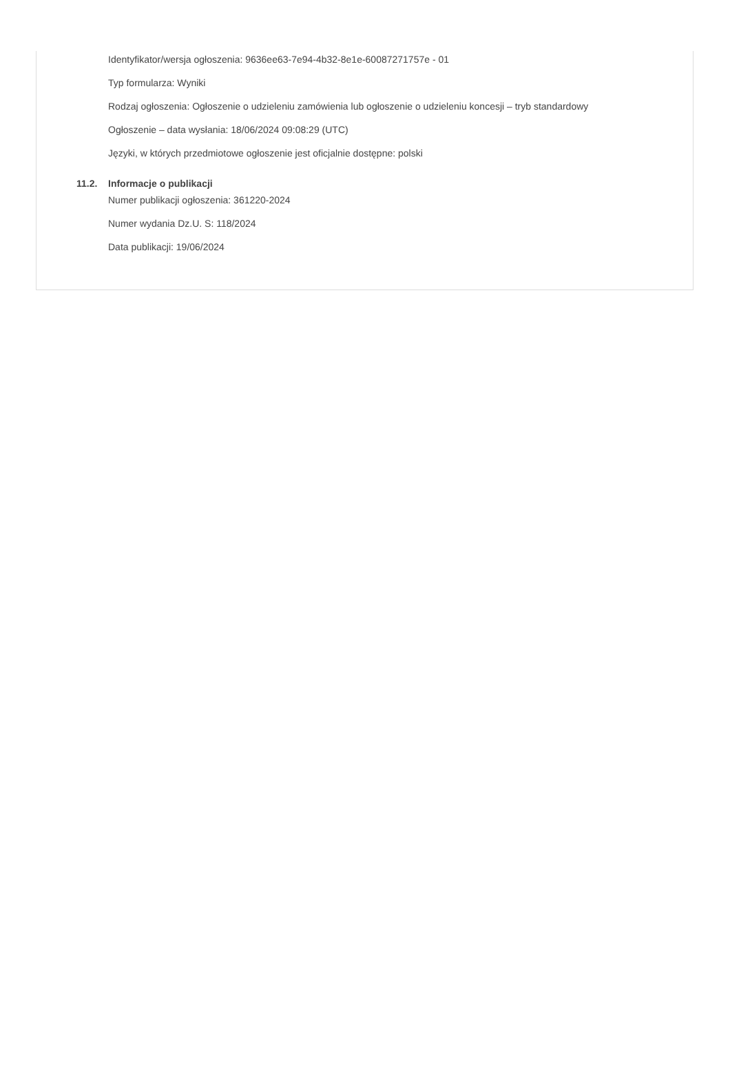Identyfikator/wersja ogłoszenia: 9636ee63-7e94-4b32-8e1e-60087271757e - 01
Typ formularza: Wyniki
Rodzaj ogłoszenia: Ogłoszenie o udzieleniu zamówienia lub ogłoszenie o udzieleniu koncesji – tryb standardowy
Ogłoszenie – data wysłania: 18/06/2024 09:08:29 (UTC)
Języki, w których przedmiotowe ogłoszenie jest oficjalnie dostępne: polski
11.2. Informacje o publikacji
Numer publikacji ogłoszenia: 361220-2024
Numer wydania Dz.U. S: 118/2024
Data publikacji: 19/06/2024